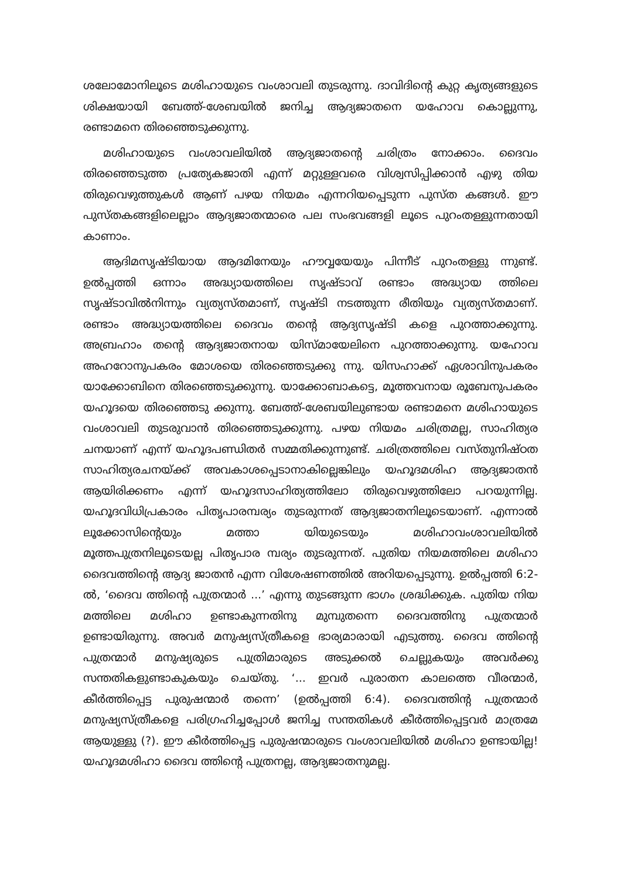ശലോമോനിലൂടെ മശിഹായുടെ വംശാവലി തുടരുന്നു. ദാവിദിന്റെ കുറ്റ കൃത്യങ്ങളുടെ ശിക്ഷയായി ബേത്ത്-ശേബയിൽ ജനിച്ച ആദ്യജാതനെ യഹോവ കൊല്ലുന്നു, രണ്ടാമനെ തിരഞ്ഞെടുക്കുന്നു.
മശിഹായുടെ വംശാവലിയിൽ ആദ്യജാതന്റെ ചരിത്രം നോക്കാം. ദൈവം തിരഞ്ഞെടുത്ത പ്രത്യേകജാതി എന്ന് മറ്റുള്ളവരെ വിശ്വസിപ്പിക്കാൻ എഴു തിയ തിരുവെഴുത്തുകൾ ആണ് പഴയ നിയമം എന്നറിയപ്പെടുന്ന പുസ്ത കങ്ങൾ. ഈ പുസ്തകങ്ങളിലെല്ലാം ആദ്യജാതന്മാരെ പല സംഭവങ്ങളി ലൂടെ പുറംതള്ളുന്നതായി കാണാം.
ആദിമസൃഷ്ടിയായ ആദമിനേയും ഹൗവ്വയേയും പിന്നീട് പുറംതള്ളു ന്നുണ്ട്. ഉൽപ്പത്തി ഒന്നാം അദ്ധ്യായത്തിലെ സൃഷ്ടാവ് രണ്ടാം അദ്ധ്യായ ത്തിലെ സൃഷ്ടാവിൽനിന്നും വ്യത്യസ്തമാണ്, സൃഷ്ടി നടത്തുന്ന രീതിയും വ്യത്യസ്തമാണ്. രണ്ടാം അദ്ധ്യായത്തിലെ ദൈവം തന്റെ ആദ്യസൃഷ്ടി കളെ പുറത്താക്കുന്നു. അബ്രഹാം തന്റെ ആദ്യജാതനായ യിസ്മായേലിനെ പുറത്താക്കുന്നു. യഹോവ അഹറോനുപകരം മോശയെ തിരഞ്ഞെടുക്കു ന്നു. യിസഹാക്ക് ഏശാവിനുപകരം യാക്കോബിനെ തിരഞ്ഞെടുക്കുന്നു. യാക്കോബാകട്ടെ, മൂത്തവനായ രൂബേനുപകരം യഹൂദയെ തിരഞ്ഞെടു ക്കുന്നു. ബേത്ത്-ശേബയിലുണ്ടായ രണ്ടാമനെ മശിഹായുടെ വംശാവലി തുടരുവാൻ തിരഞ്ഞെടുക്കുന്നു. പഴയ നിയമം ചരിത്രമല്ല, സാഹിത്യര ചനയാണ് എന്ന് യഹൂദപണ്ഡിതർ സമ്മതിക്കുന്നുണ്ട്. ചരിത്രത്തിലെ വസ്തുനിഷ്ഠത സാഹിത്യരചനയ്ക്ക് അവകാശപ്പെടാനാകില്ലെങ്കിലും യഹൂദമശിഹ ആദ്യജാതൻ ആയിരിക്കണം എന്ന് യഹൂദസാഹിത്യത്തിലോ തിരുവെഴുത്തിലോ പറയുന്നില്ല. യഹൂദവിധിപ്രകാരം പിതൃപാരമ്പര്യം തുടരുന്നത് ആദ്യജാതനിലൂടെയാണ്. എന്നാൽ ലൂക്കോസിന്റെയും മത്താ യിയുടെയും മശിഹാവംശാവലിയിൽ മൂത്തപുത്രനിലൂടെയല്ല പിതൃപാര മ്പര്യം തുടരുന്നത്. പുതിയ നിയമത്തിലെ മശിഹാ ദൈവത്തിന്റെ ആദ്യ ജാതൻ എന്ന വിശേഷണത്തിൽ അറിയപ്പെടുന്നു. ഉൽപ്പത്തി 6:2-ൽ, ‘ദൈവ ത്തിന്റെ പുത്രന്മാർ ...’ എന്നു തുടങ്ങുന്ന ഭാഗം ശ്രദ്ധിക്കുക. പുതിയ നിയ മത്തിലെ മശിഹാ ഉണ്ടാകുന്നതിനു മുമ്പുതന്നെ ദൈവത്തിനു പുത്രന്മാർ ഉണ്ടായിരുന്നു. അവർ മനുഷ്യസ്ത്രീകളെ ഭാര്യമാരായി എടുത്തു. ദൈവ ത്തിന്റെ പുത്രന്മാർ മനുഷ്യരുടെ പുത്രിമാരുടെ അടുക്കൽ ചെല്ലുകയും അവർക്കു സന്തതികളുണ്ടാകുകയും ചെയ്തു. ‘... ഇവർ പുരാതന കാലത്തെ വീരന്മാർ, കീർത്തിപ്പെട്ട പുരുഷന്മാർ തന്നെ’ (ഉൽപ്പത്തി 6:4). ദൈവത്തിന്റ പുത്രന്മാർ മനുഷ്യസ്ത്രീകളെ പരിഗ്രഹിച്ചപ്പോൾ ജനിച്ച സന്തതികൾ കീർത്തിപ്പെട്ടവർ മാത്രമേ ആയുള്ളു (?). ഈ കീർത്തിപ്പെട്ട പുരുഷന്മാരുടെ വംശാവലിയിൽ മശിഹാ ഉണ്ടായില്ല! യഹൂദമശിഹാ ദൈവ ത്തിന്റെ പുത്രനല്ല, ആദ്യജാതനുമല്ല.